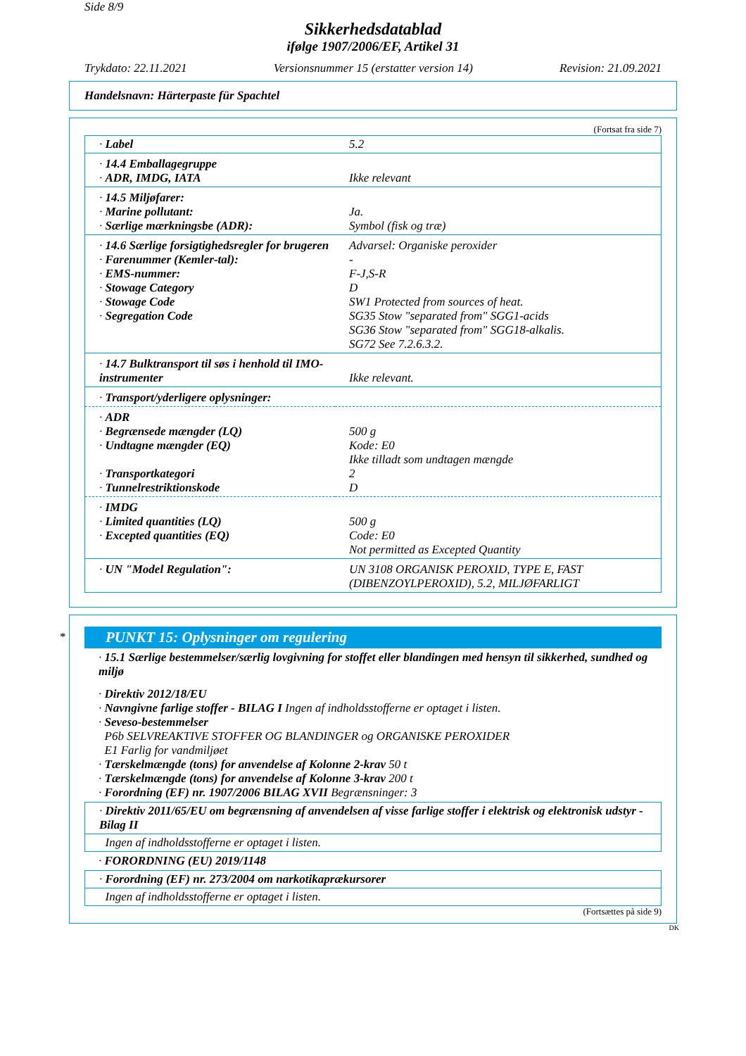Side 8/9
Sikkerhedsdatablad
ifølge 1907/2006/EF, Artikel 31
Trykdato: 22.11.2021 Versionsnummer 15 (erstatter version 14) Revision: 21.09.2021
Handelsnavn: Härterpaste für Spachtel
(Fortsat fra side 7)
| · Label | 5.2 |
| · 14.4 Emballagegruppe · ADR, IMDG, IATA | Ikke relevant |
| · 14.5 Miljøfarer: · Marine pollutant: · Særlige mærkningsbe (ADR): | Ja. Symbol (fisk og træ) |
| · 14.6 Særlige forsigtighedsregler for brugeren · Farenummer (Kemler-tal): · EMS-nummer: · Stowage Category · Stowage Code · Segregation Code | Advarsel: Organiske peroxider - F-J,S-R D SW1 Protected from sources of heat. SG35 Stow "separated from" SGG1-acids SG36 Stow "separated from" SGG18-alkalis. SG72 See 7.2.6.3.2. |
| · 14.7 Bulktransport til søs i henhold til IMO-instrumenter | Ikke relevant. |
| · Transport/yderligere oplysninger: | |
| · ADR · Begrænsede mængder (LQ) · Undtagne mængder (EQ) · Transportkategori · Tunnelrestriktionskode | 500 g Kode: E0 Ikke tilladt som undtagen mængde 2 D |
| · IMDG · Limited quantities (LQ) · Excepted quantities (EQ) | 500 g Code: E0 Not permitted as Excepted Quantity |
| · UN "Model Regulation": | UN 3108 ORGANISK PEROXID, TYPE E, FAST (DIBENZOYLPEROXID), 5.2, MILJØFARLIGT |
*
PUNKT 15: Oplysninger om regulering
· 15.1 Særlige bestemmelser/særlig lovgivning for stoffet eller blandingen med hensyn til sikkerhed, sundhed og miljø
· Direktiv 2012/18/EU
· Navngivne farlige stoffer - BILAG I Ingen af indholdsstofferne er optaget i listen.
· Seveso-bestemmelser
P6b SELVREAKTIVE STOFFER OG BLANDINGER og ORGANISKE PEROXIDER
E1 Farlig for vandmiljøet
· Tærskelmængde (tons) for anvendelse af Kolonne 2-krav 50 t
· Tærskelmængde (tons) for anvendelse af Kolonne 3-krav 200 t
· Forordning (EF) nr. 1907/2006 BILAG XVII Begrænsninger: 3
· Direktiv 2011/65/EU om begrænsning af anvendelsen af visse farlige stoffer i elektrisk og elektronisk udstyr - Bilag II
Ingen af indholdsstofferne er optaget i listen.
· FORORDNING (EU) 2019/1148
· Forordning (EF) nr. 273/2004 om narkotikaprækursorer
Ingen af indholdsstofferne er optaget i listen.
(Fortsættes på side 9)
DK